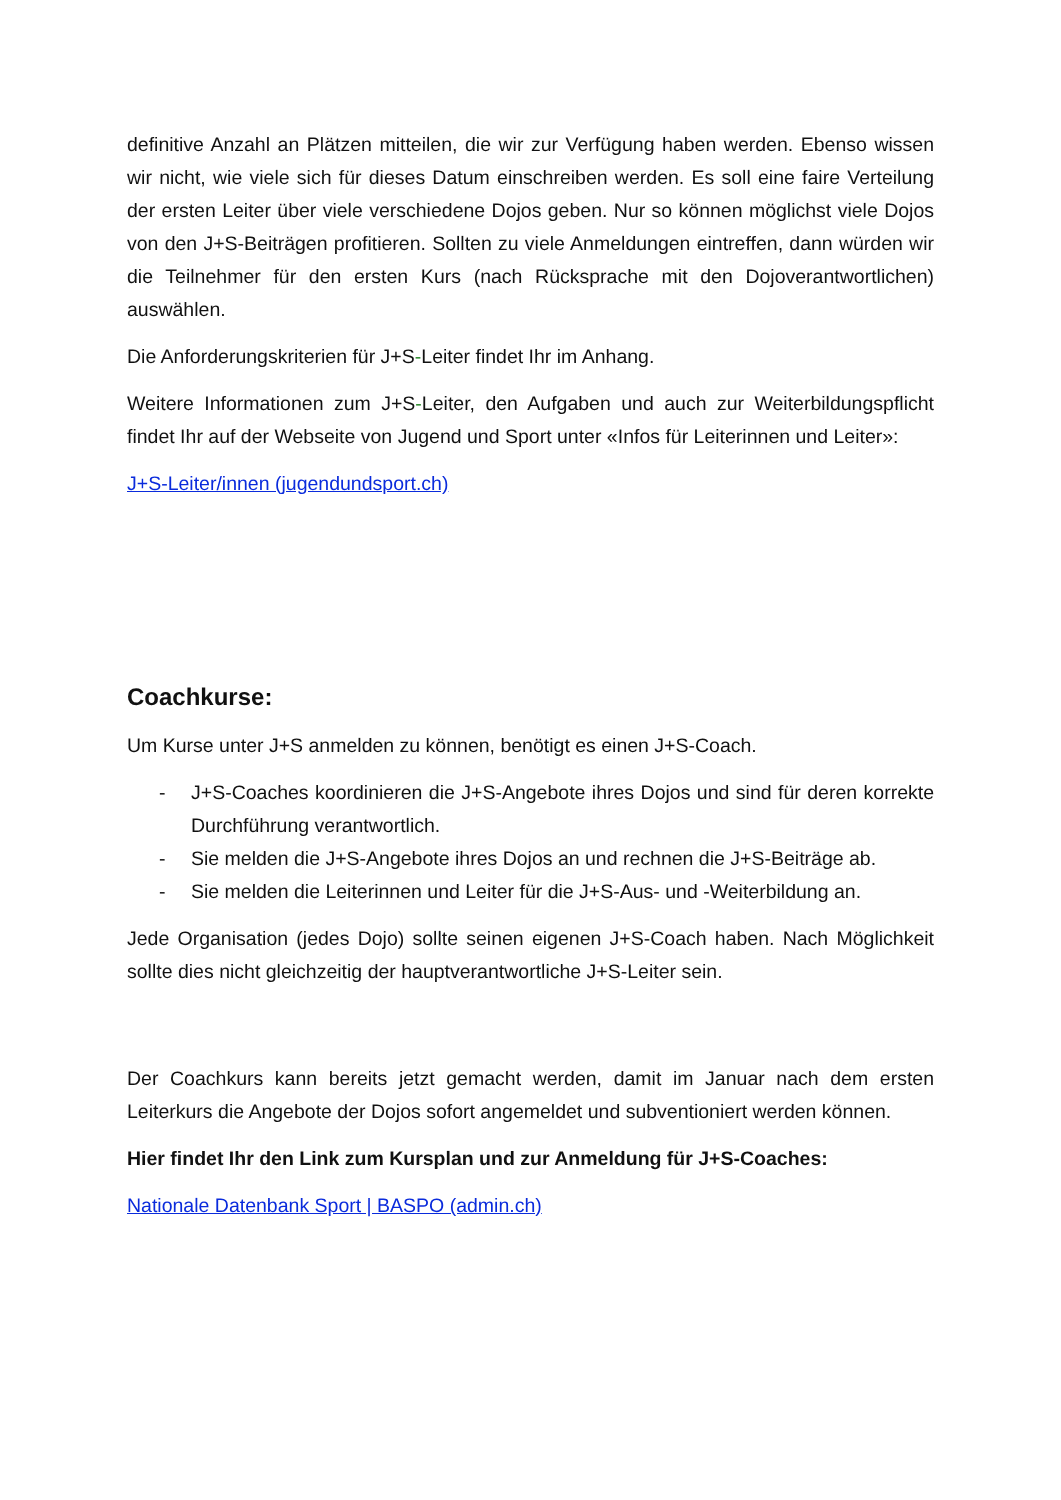definitive Anzahl an Plätzen mitteilen, die wir zur Verfügung haben werden. Ebenso wissen wir nicht, wie viele sich für dieses Datum einschreiben werden. Es soll eine faire Verteilung der ersten Leiter über viele verschiedene Dojos geben. Nur so können möglichst viele Dojos von den J+S-Beiträgen profitieren. Sollten zu viele Anmeldungen eintreffen, dann würden wir die Teilnehmer für den ersten Kurs (nach Rücksprache mit den Dojoverantwortlichen) auswählen.
Die Anforderungskriterien für J+S-Leiter findet Ihr im Anhang.
Weitere Informationen zum J+S-Leiter, den Aufgaben und auch zur Weiterbildungspflicht findet Ihr auf der Webseite von Jugend und Sport unter «Infos für Leiterinnen und Leiter»:
J+S-Leiter/innen (jugendundsport.ch)
Coachkurse:
Um Kurse unter J+S anmelden zu können, benötigt es einen J+S-Coach.
- J+S-Coaches koordinieren die J+S-Angebote ihres Dojos und sind für deren korrekte Durchführung verantwortlich.
- Sie melden die J+S-Angebote ihres Dojos an und rechnen die J+S-Beiträge ab.
- Sie melden die Leiterinnen und Leiter für die J+S-Aus- und -Weiterbildung an.
Jede Organisation (jedes Dojo) sollte seinen eigenen J+S-Coach haben. Nach Möglichkeit sollte dies nicht gleichzeitig der hauptverantwortliche J+S-Leiter sein.
Der Coachkurs kann bereits jetzt gemacht werden, damit im Januar nach dem ersten Leiterkurs die Angebote der Dojos sofort angemeldet und subventioniert werden können.
Hier findet Ihr den Link zum Kursplan und zur Anmeldung für J+S-Coaches:
Nationale Datenbank Sport | BASPO (admin.ch)